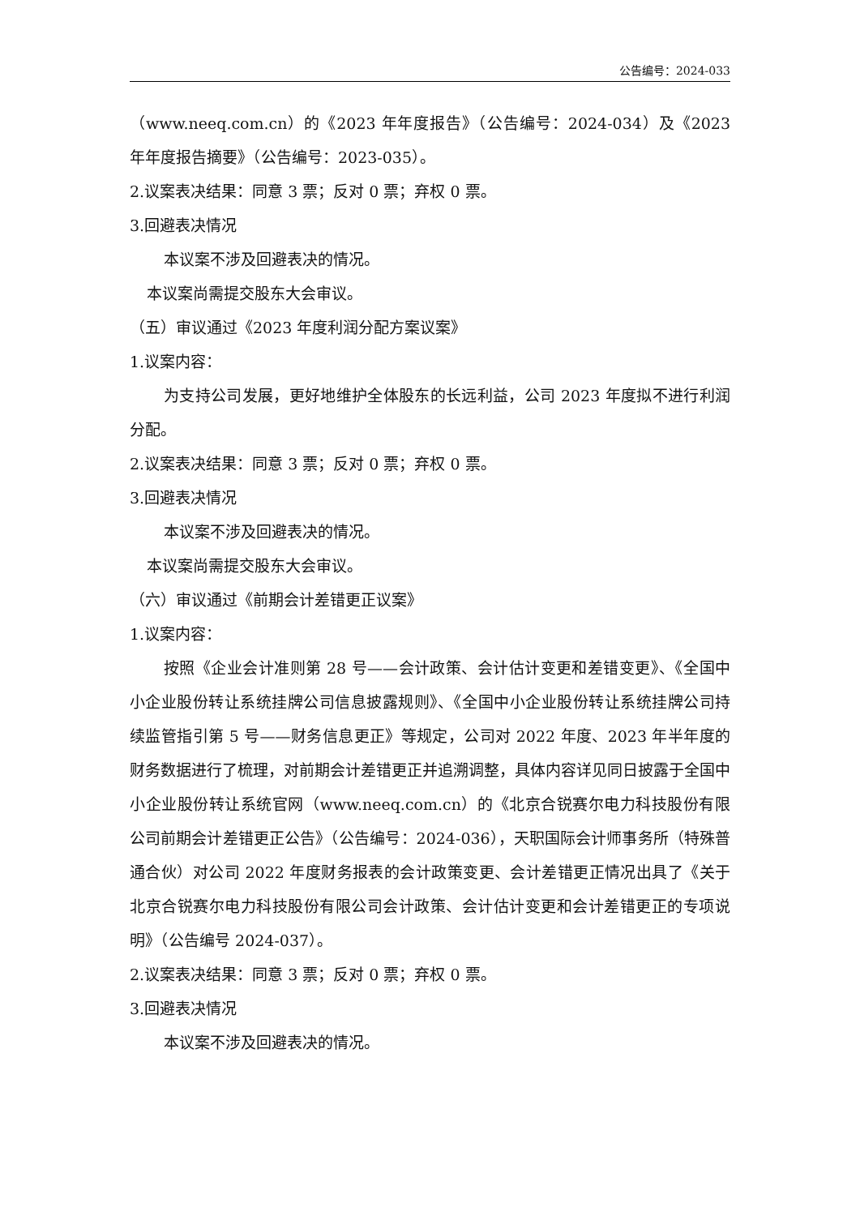公告编号：2024-033
（www.neeq.com.cn）的《2023 年年度报告》（公告编号：2024-034）及《2023 年年度报告摘要》（公告编号：2023-035）。
2.议案表决结果：同意 3 票；反对 0 票；弃权 0 票。
3.回避表决情况
本议案不涉及回避表决的情况。
本议案尚需提交股东大会审议。
（五）审议通过《2023 年度利润分配方案议案》
1.议案内容：
为支持公司发展，更好地维护全体股东的长远利益，公司 2023 年度拟不进行利润分配。
2.议案表决结果：同意 3 票；反对 0 票；弃权 0 票。
3.回避表决情况
本议案不涉及回避表决的情况。
本议案尚需提交股东大会审议。
（六）审议通过《前期会计差错更正议案》
1.议案内容：
按照《企业会计准则第 28 号——会计政策、会计估计变更和差错变更》、《全国中小企业股份转让系统挂牌公司信息披露规则》、《全国中小企业股份转让系统挂牌公司持续监管指引第 5 号——财务信息更正》等规定，公司对 2022 年度、2023 年半年度的财务数据进行了梳理，对前期会计差错更正并追溯调整，具体内容详见同日披露于全国中小企业股份转让系统官网（www.neeq.com.cn）的《北京合锐赛尔电力科技股份有限公司前期会计差错更正公告》（公告编号：2024-036），天职国际会计师事务所（特殊普通合伙）对公司 2022 年度财务报表的会计政策变更、会计差错更正情况出具了《关于北京合锐赛尔电力科技股份有限公司会计政策、会计估计变更和会计差错更正的专项说明》（公告编号 2024-037）。
2.议案表决结果：同意 3 票；反对 0 票；弃权 0 票。
3.回避表决情况
本议案不涉及回避表决的情况。